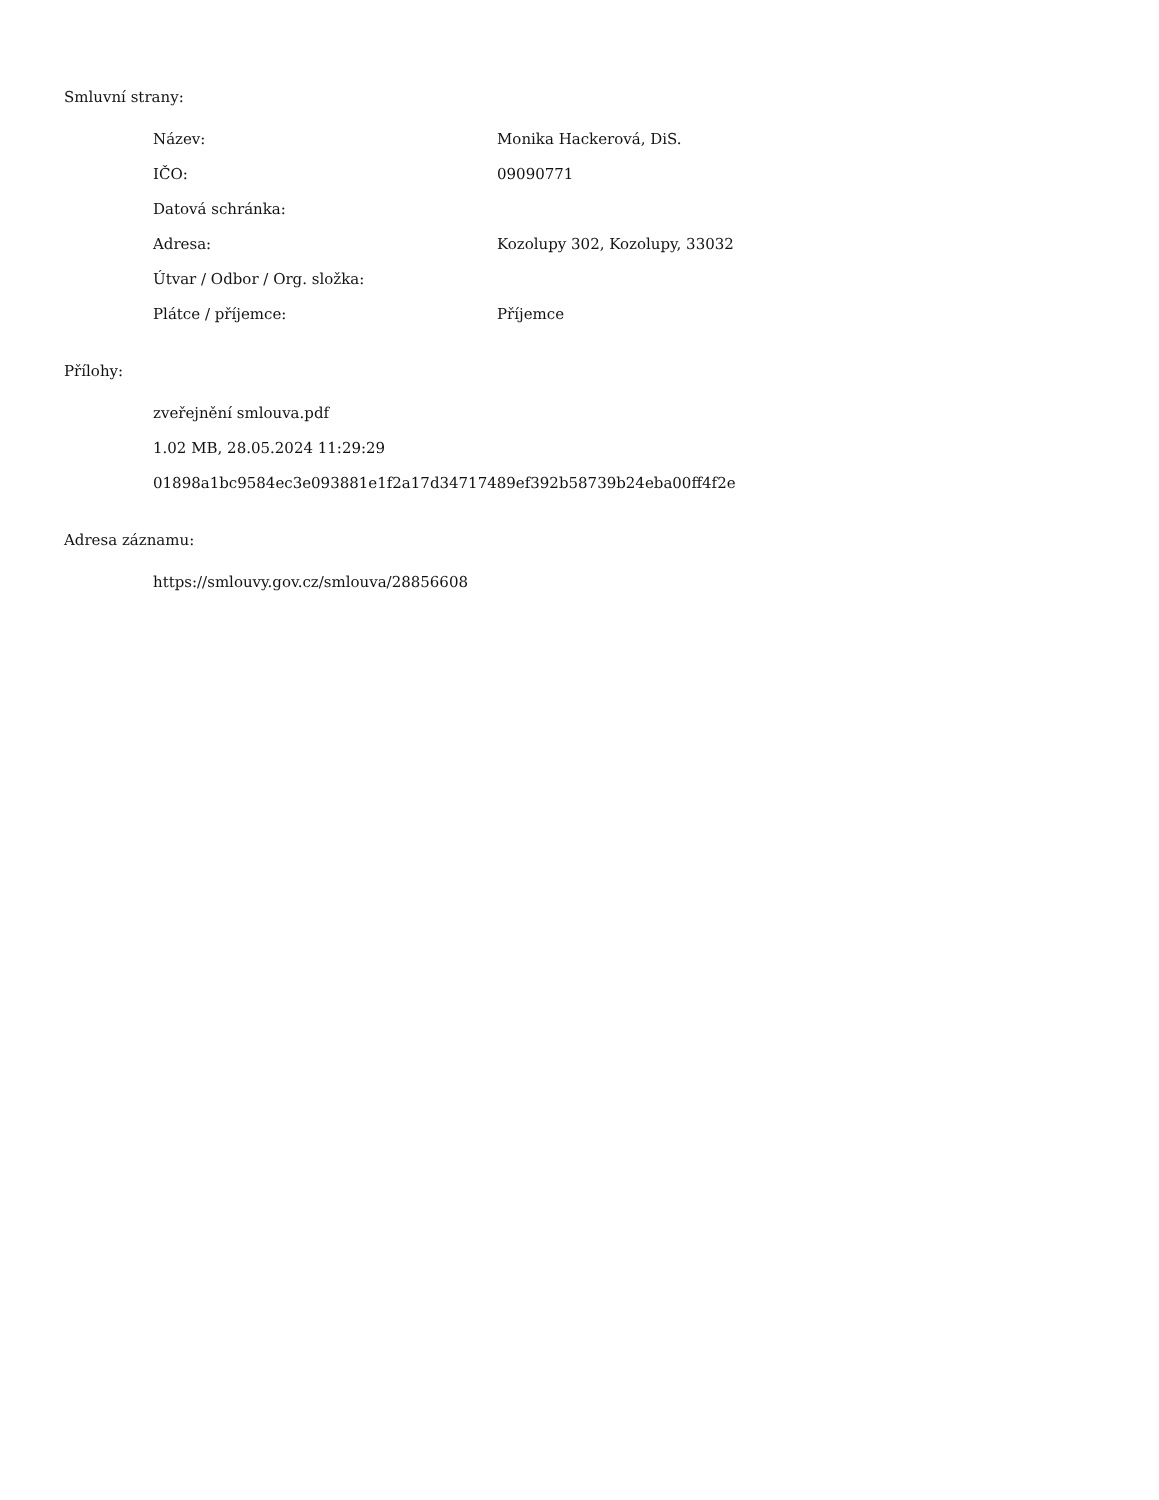Smluvní strany:
| Název: | Monika Hackerová, DiS. |
| IČO: | 09090771 |
| Datová schránka: | |
| Adresa: | Kozolupy 302, Kozolupy, 33032 |
| Útvar / Odbor / Org. složka: | |
| Plátce / příjemce: | Příjemce |
Přílohy:
zveřejnění smlouva.pdf
1.02 MB, 28.05.2024 11:29:29
01898a1bc9584ec3e093881e1f2a17d34717489ef392b58739b24eba00ff4f2e
Adresa záznamu:
https://smlouvy.gov.cz/smlouva/28856608